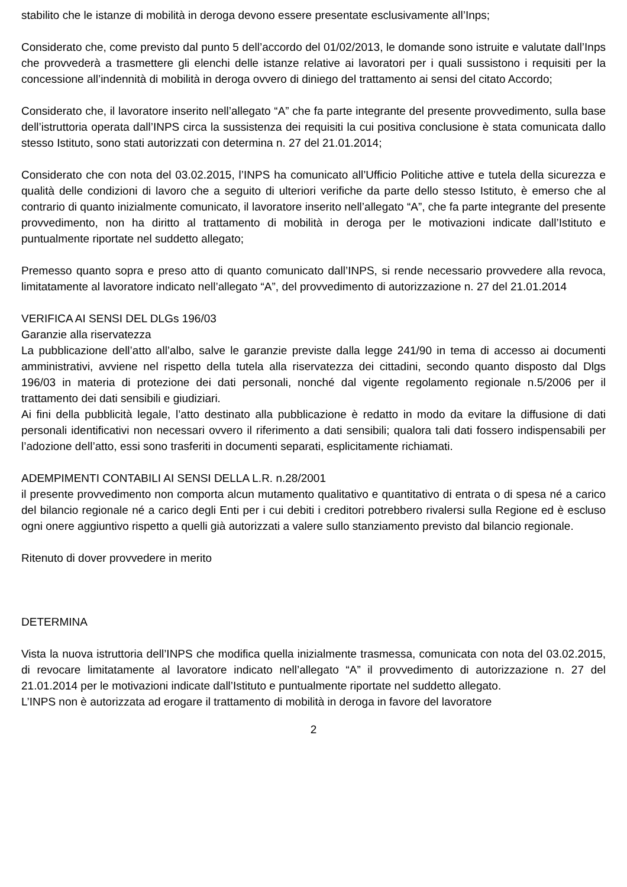stabilito che le istanze di mobilità in deroga devono essere presentate esclusivamente all’Inps;
Considerato che, come previsto dal punto 5 dell’accordo del 01/02/2013, le domande sono istruite e valutate dall’Inps che provvederà a trasmettere gli elenchi delle istanze relative ai lavoratori per i quali sussistono i requisiti per la concessione all’indennità di mobilità in deroga ovvero di diniego del trattamento ai sensi del citato Accordo;
Considerato che, il lavoratore inserito nell’allegato “A” che fa parte integrante del presente provvedimento, sulla base dell’istruttoria operata dall’INPS circa la sussistenza dei requisiti la cui positiva conclusione è stata comunicata dallo stesso Istituto, sono stati autorizzati con determina n. 27 del 21.01.2014;
Considerato che con nota del 03.02.2015, l’INPS ha comunicato all’Ufficio Politiche attive e tutela della sicurezza e qualità delle condizioni di lavoro che a seguito di ulteriori verifiche da parte dello stesso Istituto, è emerso che al contrario di quanto inizialmente comunicato, il lavoratore inserito nell’allegato “A”, che fa parte integrante del presente provvedimento, non ha diritto al trattamento di mobilità in deroga per le motivazioni indicate dall’Istituto e puntualmente riportate nel suddetto allegato;
Premesso quanto sopra e preso atto di quanto comunicato dall’INPS, si rende necessario provvedere alla revoca, limitatamente al lavoratore indicato nell’allegato “A”, del provvedimento di autorizzazione n. 27 del 21.01.2014
VERIFICA AI SENSI DEL DLGs 196/03
Garanzie alla riservatezza
La pubblicazione dell’atto all’albo, salve le garanzie previste dalla legge 241/90 in tema di accesso ai documenti amministrativi, avviene nel rispetto della tutela alla riservatezza dei cittadini, secondo quanto disposto dal Dlgs 196/03 in materia di protezione dei dati personali, nonché dal vigente regolamento regionale n.5/2006 per il trattamento dei dati sensibili e giudiziari.
Ai fini della pubblicità legale, l’atto destinato alla pubblicazione è redatto in modo da evitare la diffusione di dati personali identificativi non necessari ovvero il riferimento a dati sensibili; qualora tali dati fossero indispensabili per l’adozione dell’atto, essi sono trasferiti in documenti separati, esplicitamente richiamati.
ADEMPIMENTI CONTABILI AI SENSI DELLA L.R. n.28/2001
il presente provvedimento non comporta alcun mutamento qualitativo e quantitativo di entrata o di spesa né a carico del bilancio regionale né a carico degli Enti per i cui debiti i creditori potrebbero rivalersi sulla Regione ed è escluso ogni onere aggiuntivo rispetto a quelli già autorizzati a valere sullo stanziamento previsto dal bilancio regionale.
Ritenuto di dover provvedere in merito
DETERMINA
Vista la nuova istruttoria dell’INPS che modifica quella inizialmente trasmessa, comunicata con nota del 03.02.2015, di revocare limitatamente al lavoratore indicato nell’allegato “A” il provvedimento di autorizzazione n. 27 del 21.01.2014 per le motivazioni indicate dall’Istituto e puntualmente riportate nel suddetto allegato.
L’INPS non è autorizzata ad erogare il trattamento di mobilità in deroga in favore del lavoratore
2